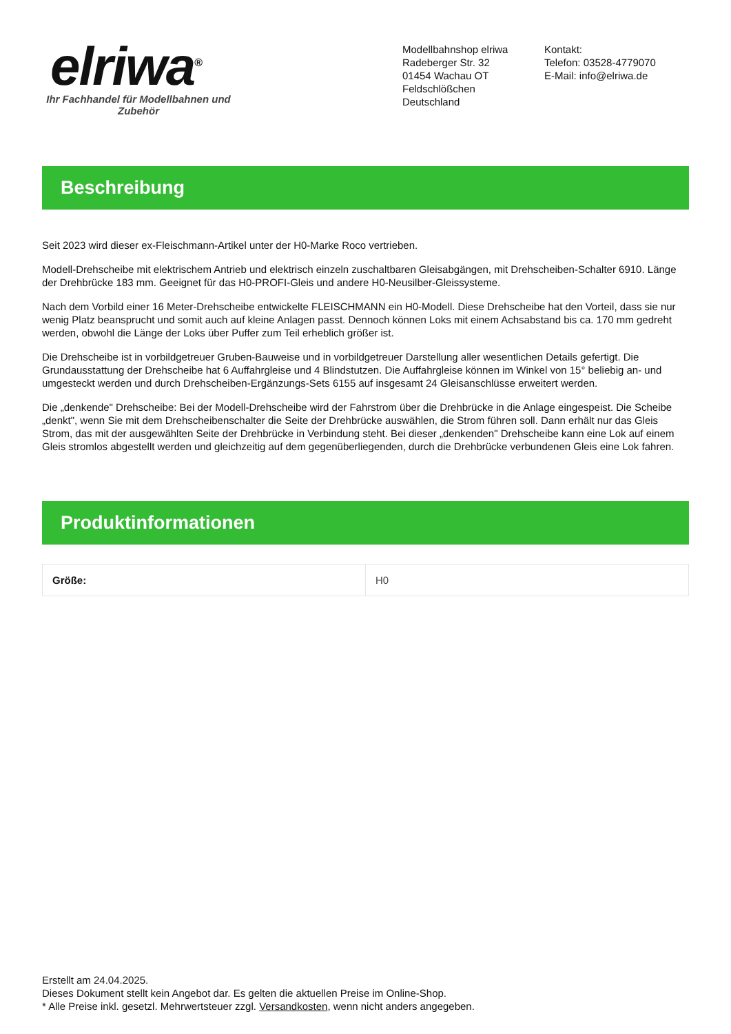elriwa<sup>®</sup>
Ihr Fachhandel für Modellbahnen und Zubehör
Modellbahnshop elriwa
Radeberger Str. 32
01454 Wachau OT Feldschlößchen
Deutschland
Kontakt:
Telefon: 03528-4779070
E-Mail: info@elriwa.de
Beschreibung
Seit 2023 wird dieser ex-Fleischmann-Artikel unter der H0-Marke Roco vertrieben.
Modell-Drehscheibe mit elektrischem Antrieb und elektrisch einzeln zuschaltbaren Gleisabgängen, mit Drehscheiben-Schalter 6910. Länge der Drehbrücke 183 mm. Geeignet für das H0-PROFI-Gleis und andere H0-Neusilber-Gleissysteme.
Nach dem Vorbild einer 16 Meter-Drehscheibe entwickelte FLEISCHMANN ein H0-Modell. Diese Drehscheibe hat den Vorteil, dass sie nur wenig Platz beansprucht und somit auch auf kleine Anlagen passt. Dennoch können Loks mit einem Achsabstand bis ca. 170 mm gedreht werden, obwohl die Länge der Loks über Puffer zum Teil erheblich größer ist.
Die Drehscheibe ist in vorbildgetreuer Gruben-Bauweise und in vorbildgetreuer Darstellung aller wesentlichen Details gefertigt. Die Grundausstattung der Drehscheibe hat 6 Auffahrgleise und 4 Blindstutzen. Die Auffahrgleise können im Winkel von 15° beliebig an- und umgesteckt werden und durch Drehscheiben-Ergänzungs-Sets 6155 auf insgesamt 24 Gleisanschlüsse erweitert werden.
Die „denkende" Drehscheibe: Bei der Modell-Drehscheibe wird der Fahrstrom über die Drehbrücke in die Anlage eingespeist. Die Scheibe „denkt", wenn Sie mit dem Drehscheibenschalter die Seite der Drehbrücke auswählen, die Strom führen soll. Dann erhält nur das Gleis Strom, das mit der ausgewählten Seite der Drehbrücke in Verbindung steht. Bei dieser „denkenden" Drehscheibe kann eine Lok auf einem Gleis stromlos abgestellt werden und gleichzeitig auf dem gegenüberliegenden, durch die Drehbrücke verbundenen Gleis eine Lok fahren.
Produktinformationen
| Größe: | H0 |
Erstellt am 24.04.2025.
Dieses Dokument stellt kein Angebot dar. Es gelten die aktuellen Preise im Online-Shop.
* Alle Preise inkl. gesetzl. Mehrwertsteuer zzgl. Versandkosten, wenn nicht anders angegeben.